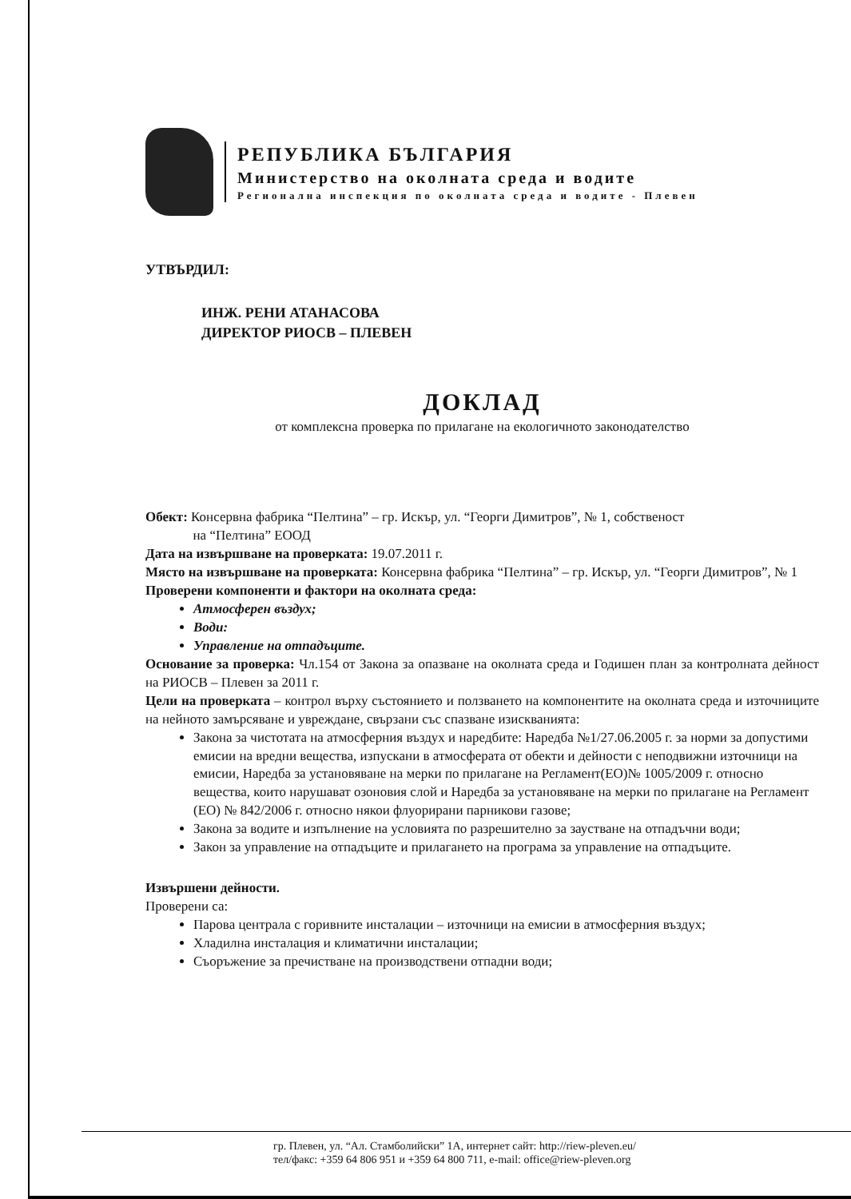РЕПУБЛИКА БЪЛГАРИЯ
Министерство на околната среда и водите
Регионална инспекция по околната среда и водите - Плевен
УТВЪРДИЛ:
ИНЖ. РЕНИ АТАНАСОВА
ДИРЕКТОР РИОСВ – ПЛЕВЕН
ДОКЛАД
от комплексна проверка по прилагане на екологичното законодателство
Обект: Консервна фабрика “Пелтина” – гр. Искър, ул. “Георги Димитров”, № 1, собственост
на “Пелтина” ЕООД
Дата на извършване на проверката: 19.07.2011 г.
Място на извършване на проверката: Консервна фабрика “Пелтина” – гр. Искър, ул. “Георги Димитров”, № 1
Проверени компоненти и фактори на околната среда:
Атмосферен въздух;
Води:
Управление на отпадъците.
Основание за проверка: Чл.154 от Закона за опазване на околната среда и Годишен план за контролната дейност на РИОСВ – Плевен за 2011 г.
Цели на проверката – контрол върху състоянието и ползването на компонентите на околната среда и източниците на нейното замърсяване и увреждане, свързани със спазване изискванията:
Закона за чистотата на атмосферния въздух и наредбите: Наредба №1/27.06.2005 г. за норми за допустими емисии на вредни вещества, изпускани в атмосферата от обекти и дейности с неподвижни източници на емисии, Наредба за установяване на мерки по прилагане на Регламент(ЕО)№ 1005/2009 г. относно вещества, които нарушават озоновия слой и Наредба за установяване на мерки по прилагане на Регламент (ЕО) № 842/2006 г. относно някои флуорирани парникови газове;
Закона за водите и изпълнение на условията по разрешително за заустване на отпадъчни води;
Закон за управление на отпадъците и прилагането на програма за управление на отпадъците.
Извършени дейности.
Проверени са:
Парова централа с горивните инсталации – източници на емисии в атмосферния въздух;
Хладилна инсталация и климатични инсталации;
Съоръжение за пречистване на производствени отпадни води;
гр. Плевен, ул. “Ал. Стамболийски” 1А, интернет сайт: http://riew-pleven.eu/
тел/факс: +359 64 806 951 и +359 64 800 711, e-mail: office@riew-pleven.org